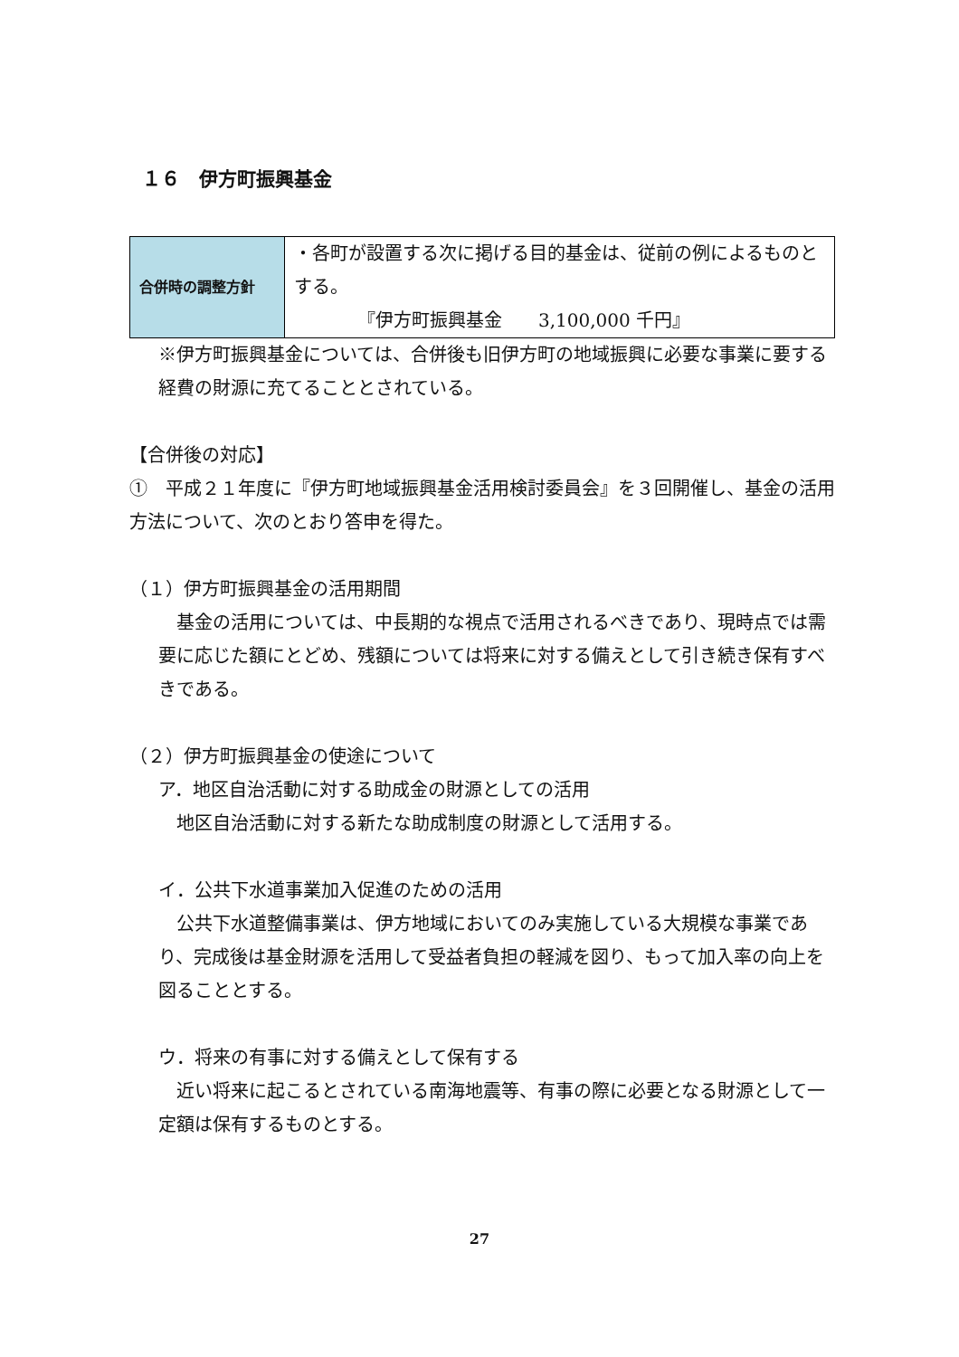１６　伊方町振興基金
| 合併時の調整方針 | ・各町が設置する次に掲げる目的基金は、従前の例によるものとする。 『伊方町振興基金 3,100,000 千円』 |
※伊方町振興基金については、合併後も旧伊方町の地域振興に必要な事業に要する経費の財源に充てることとされている。
【合併後の対応】
①　平成２１年度に『伊方町地域振興基金活用検討委員会』を３回開催し、基金の活用方法について、次のとおり答申を得た。
（１）伊方町振興基金の活用期間
　基金の活用については、中長期的な視点で活用されるべきであり、現時点では需要に応じた額にとどめ、残額については将来に対する備えとして引き続き保有すべきである。
（２）伊方町振興基金の使途について
ア．地区自治活動に対する助成金の財源としての活用
　地区自治活動に対する新たな助成制度の財源として活用する。
イ．公共下水道事業加入促進のための活用
　公共下水道整備事業は、伊方地域においてのみ実施している大規模な事業であり、完成後は基金財源を活用して受益者負担の軽減を図り、もって加入率の向上を図ることとする。
ウ．将来の有事に対する備えとして保有する
　近い将来に起こるとされている南海地震等、有事の際に必要となる財源として一定額は保有するものとする。
27